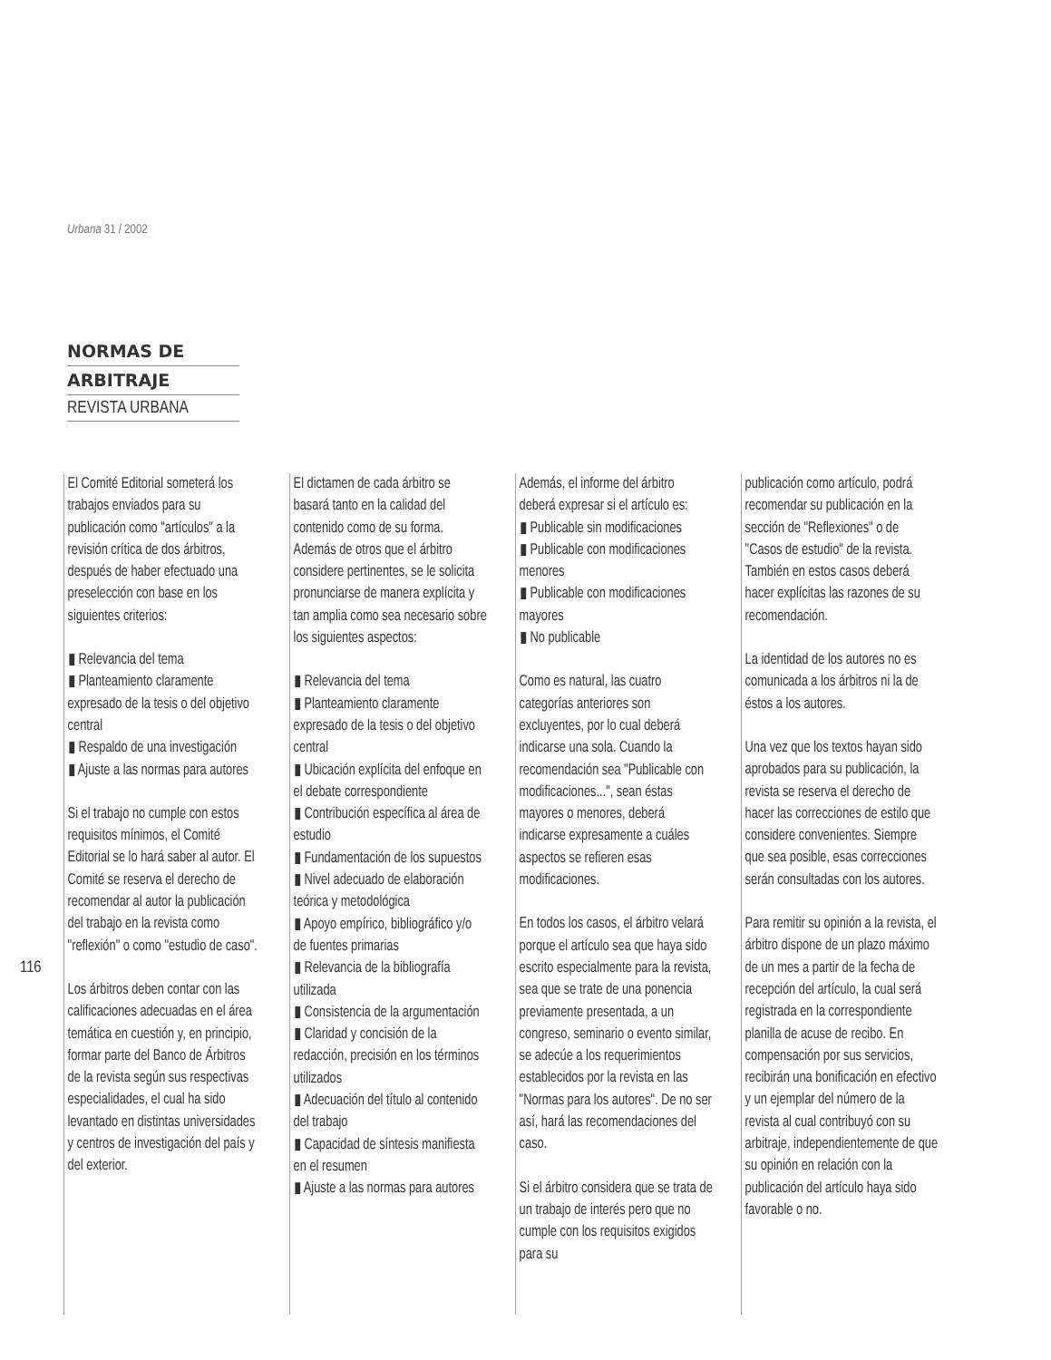Urbana 31 / 2002
NORMAS DE
ARBITRAJE
REVISTA URBANA
116
El Comité Editorial someterá los trabajos enviados para su publicación como "artículos" a la revisión crítica de dos árbitros, después de haber efectuado una preselección con base en los siguientes criterios:
▮ Relevancia del tema
▮ Planteamiento claramente expresado de la tesis o del objetivo central
▮ Respaldo de una investigación
▮ Ajuste a las normas para autores
Si el trabajo no cumple con estos requisitos mínimos, el Comité Editorial se lo hará saber al autor. El Comité se reserva el derecho de recomendar al autor la publicación del trabajo en la revista como "reflexión" o como "estudio de caso".
Los árbitros deben contar con las calificaciones adecuadas en el área temática en cuestión y, en principio, formar parte del Banco de Árbitros de la revista según sus respectivas especialidades, el cual ha sido levantado en distintas universidades y centros de investigación del país y del exterior.
El dictamen de cada árbitro se basará tanto en la calidad del contenido como de su forma. Además de otros que el árbitro considere pertinentes, se le solicita pronunciarse de manera explícita y tan amplia como sea necesario sobre los siguientes aspectos:
▮ Relevancia del tema
▮ Planteamiento claramente expresado de la tesis o del objetivo central
▮ Ubicación explícita del enfoque en el debate correspondiente
▮ Contribución específica al área de estudio
▮ Fundamentación de los supuestos
▮ Nivel adecuado de elaboración teórica y metodológica
▮ Apoyo empírico, bibliográfico y/o de fuentes primarias
▮ Relevancia de la bibliografía utilizada
▮ Consistencia de la argumentación
▮ Claridad y concisión de la redacción, precisión en los términos utilizados
▮ Adecuación del título al contenido del trabajo
▮ Capacidad de síntesis manifiesta en el resumen
▮ Ajuste a las normas para autores
Además, el informe del árbitro deberá expresar si el artículo es:
▮ Publicable sin modificaciones
▮ Publicable con modificaciones menores
▮ Publicable con modificaciones mayores
▮ No publicable
Como es natural, las cuatro categorías anteriores son excluyentes, por lo cual deberá indicarse una sola. Cuando la recomendación sea "Publicable con modificaciones...", sean éstas mayores o menores, deberá indicarse expresamente a cuáles aspectos se refieren esas modificaciones.
En todos los casos, el árbitro velará porque el artículo sea que haya sido escrito especialmente para la revista, sea que se trate de una ponencia previamente presentada, a un congreso, seminario o evento similar, se adecúe a los requerimientos establecidos por la revista en las "Normas para los autores". De no ser así, hará las recomendaciones del caso.
Si el árbitro considera que se trata de un trabajo de interés pero que no cumple con los requisitos exigidos para su
publicación como artículo, podrá recomendar su publicación en la sección de "Reflexiones" o de "Casos de estudio" de la revista. También en estos casos deberá hacer explícitas las razones de su recomendación.
La identidad de los autores no es comunicada a los árbitros ni la de éstos a los autores.
Una vez que los textos hayan sido aprobados para su publicación, la revista se reserva el derecho de hacer las correcciones de estilo que considere convenientes. Siempre que sea posible, esas correcciones serán consultadas con los autores.
Para remitir su opinión a la revista, el árbitro dispone de un plazo máximo de un mes a partir de la fecha de recepción del artículo, la cual será registrada en la correspondiente planilla de acuse de recibo. En compensación por sus servicios, recibirán una bonificación en efectivo y un ejemplar del número de la revista al cual contribuyó con su arbitraje, independientemente de que su opinión en relación con la publicación del artículo haya sido favorable o no.